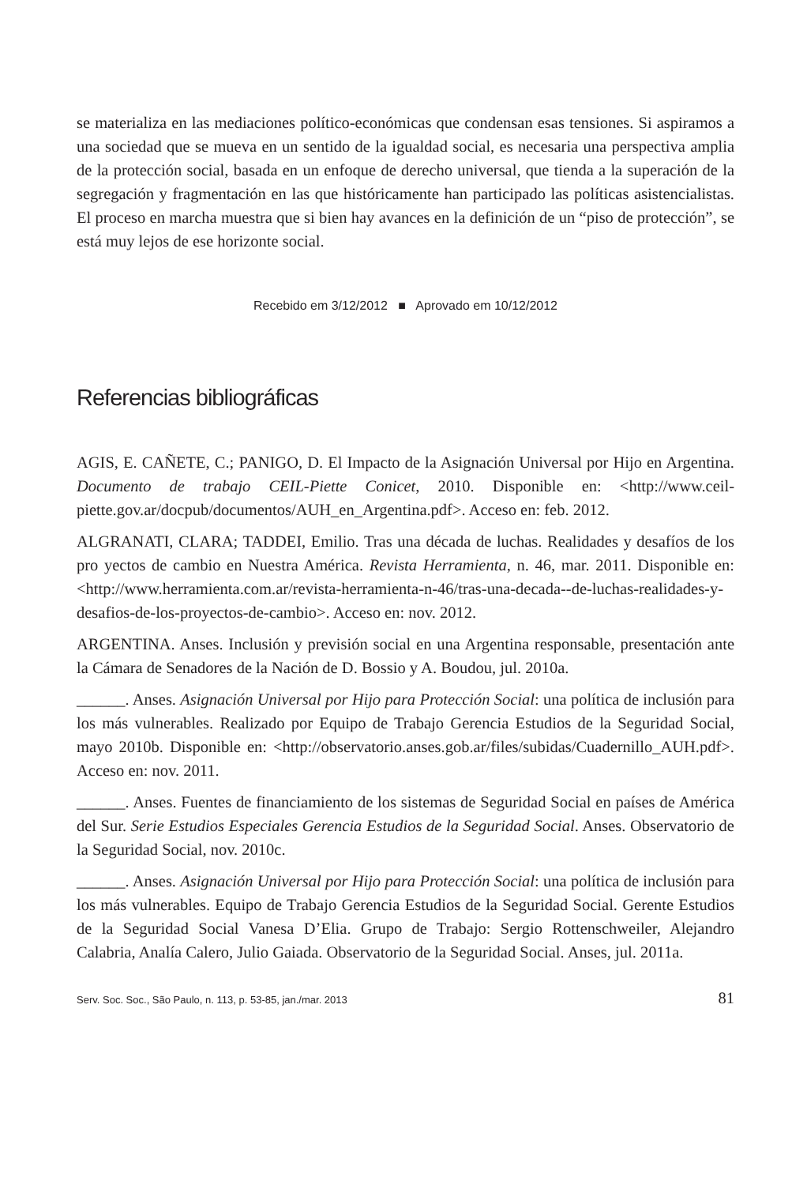se materializa en las mediaciones político-económicas que condensan esas tensiones. Si aspiramos a una sociedad que se mueva en un sentido de la igualdad social, es necesaria una perspectiva amplia de la protección social, basada en un enfoque de derecho universal, que tienda a la superación de la segregación y fragmentación en las que históricamente han participado las políticas asistencialistas. El proceso en marcha muestra que si bien hay avances en la definición de un “piso de protección”, se está muy lejos de ese horizonte social.
Recebido em 3/12/2012 ■ Aprovado em 10/12/2012
Referencias bibliográficas
AGIS, E. CAÑETE, C.; PANIGO, D. El Impacto de la Asignación Universal por Hijo en Argentina. Documento de trabajo CEIL-Piette Conicet, 2010. Disponible en: <http://www.ceil-piette.gov.ar/docpub/documentos/AUH_en_Argentina.pdf>. Acceso en: feb. 2012.
ALGRANATI, CLARA; TADDEI, Emilio. Tras una década de luchas. Realidades y desafíos de los pro yectos de cambio en Nuestra América. Revista Herramienta, n. 46, mar. 2011. Disponible en: <http://www.herramienta.com.ar/revista-herramienta-n-46/tras-una-decada--de-luchas-realidades-y-desafios-de-los-proyectos-de-cambio>. Acceso en: nov. 2012.
ARGENTINA. Anses. Inclusión y previsión social en una Argentina responsable, presentación ante la Cámara de Senadores de la Nación de D. Bossio y A. Boudou, jul. 2010a.
______. Anses. Asignación Universal por Hijo para Protección Social: una política de inclusión para los más vulnerables. Realizado por Equipo de Trabajo Gerencia Estudios de la Seguridad Social, mayo 2010b. Disponible en: <http://observatorio.anses.gob.ar/files/subidas/Cuadernillo_AUH.pdf>. Acceso en: nov. 2011.
______. Anses. Fuentes de financiamiento de los sistemas de Seguridad Social en países de América del Sur. Serie Estudios Especiales Gerencia Estudios de la Seguridad Social. Anses. Observatorio de la Seguridad Social, nov. 2010c.
______. Anses. Asignación Universal por Hijo para Protección Social: una política de inclusión para los más vulnerables. Equipo de Trabajo Gerencia Estudios de la Seguridad Social. Gerente Estudios de la Seguridad Social Vanesa D’Elia. Grupo de Trabajo: Sergio Rottenschweiler, Alejandro Calabria, Analía Calero, Julio Gaiada. Observatorio de la Seguridad Social. Anses, jul. 2011a.
Serv. Soc. Soc., São Paulo, n. 113, p. 53-85, jan./mar. 2013 81